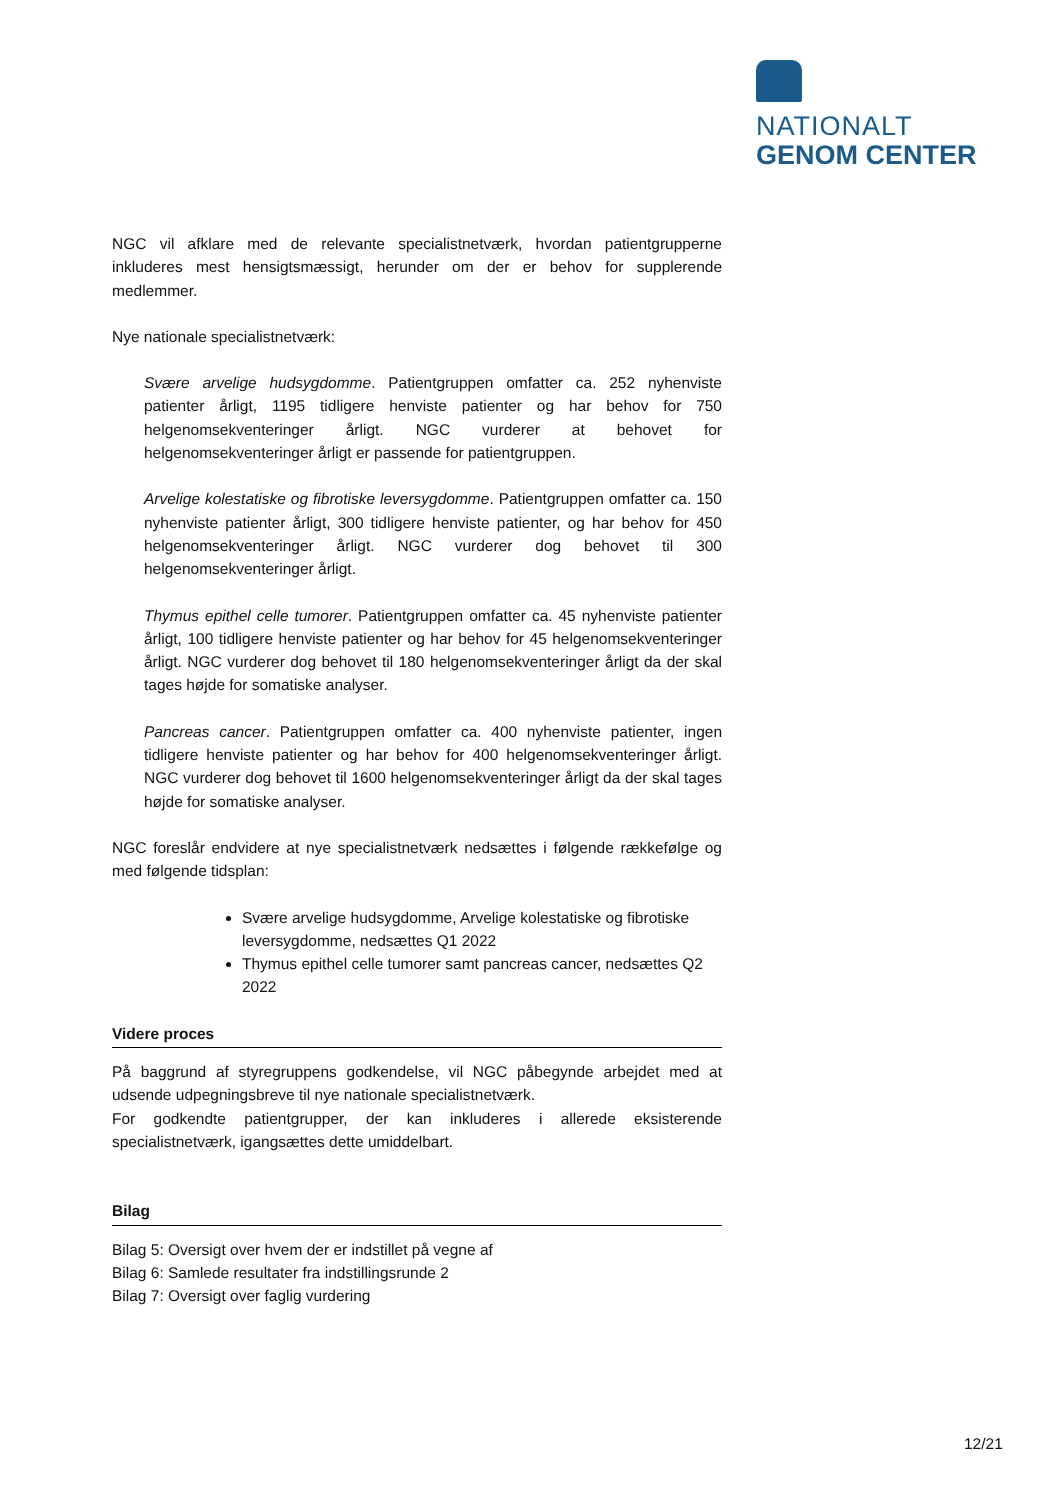NATIONALT
GENOM CENTER
NGC vil afklare med de relevante specialistnetværk, hvordan patientgrupperne inkluderes mest hensigtsmæssigt, herunder om der er behov for supplerende medlemmer.
Nye nationale specialistnetværk:
Svære arvelige hudsygdomme. Patientgruppen omfatter ca. 252 nyhenviste patienter årligt, 1195 tidligere henviste patienter og har behov for 750 helgenomsekventeringer årligt. NGC vurderer at behovet for helgenomsekventeringer årligt er passende for patientgruppen.
Arvelige kolestatiske og fibrotiske leversygdomme. Patientgruppen omfatter ca. 150 nyhenviste patienter årligt, 300 tidligere henviste patienter, og har behov for 450 helgenomsekventeringer årligt. NGC vurderer dog behovet til 300 helgenomsekventeringer årligt.
Thymus epithel celle tumorer. Patientgruppen omfatter ca. 45 nyhenviste patienter årligt, 100 tidligere henviste patienter og har behov for 45 helgenomsekventeringer årligt. NGC vurderer dog behovet til 180 helgenomsekventeringer årligt da der skal tages højde for somatiske analyser.
Pancreas cancer. Patientgruppen omfatter ca. 400 nyhenviste patienter, ingen tidligere henviste patienter og har behov for 400 helgenomsekventeringer årligt. NGC vurderer dog behovet til 1600 helgenomsekventeringer årligt da der skal tages højde for somatiske analyser.
NGC foreslår endvidere at nye specialistnetværk nedsættes i følgende rækkefølge og med følgende tidsplan:
Svære arvelige hudsygdomme, Arvelige kolestatiske og fibrotiske leversygdomme, nedsættes Q1 2022
Thymus epithel celle tumorer samt pancreas cancer, nedsættes Q2 2022
Videre proces
På baggrund af styregruppens godkendelse, vil NGC påbegynde arbejdet med at udsende udpegningsbreve til nye nationale specialistnetværk.
For godkendte patientgrupper, der kan inkluderes i allerede eksisterende specialistnetværk, igangsættes dette umiddelbart.
Bilag
Bilag 5: Oversigt over hvem der er indstillet på vegne af
Bilag 6: Samlede resultater fra indstillingsrunde 2
Bilag 7: Oversigt over faglig vurdering
12/21